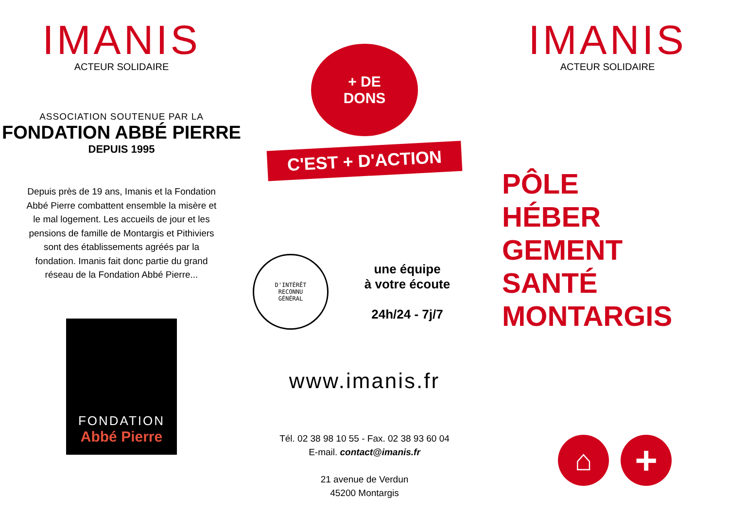IMANIS
ACTEUR SOLIDAIRE
ASSOCIATION SOUTENUE PAR LA
FONDATION ABBÉ PIERRE
DEPUIS 1995
Depuis près de 19 ans, Imanis et la Fondation Abbé Pierre combattent ensemble la misère et le mal logement. Les accueils de jour et les pensions de famille de Montargis et Pithiviers sont des établissements agréés par la fondation. Imanis fait donc partie du grand réseau de la Fondation Abbé Pierre...
FONDATION
Abbé Pierre
+ DE
DONS
C'EST + D'ACTION
D'INTÉRÊT
RECONNU
GÉNÉRAL
une équipe
à votre écoute
24h/24 - 7j/7
www.imanis.fr
Tél. 02 38 98 10 55 - Fax. 02 38 93 60 04
E-mail. contact@imanis.fr
21 avenue de Verdun
45200 Montargis
IMANIS
ACTEUR SOLIDAIRE
PÔLE
HÉBER
GEMENT
SANTÉ
MONTARGIS
⌂
+